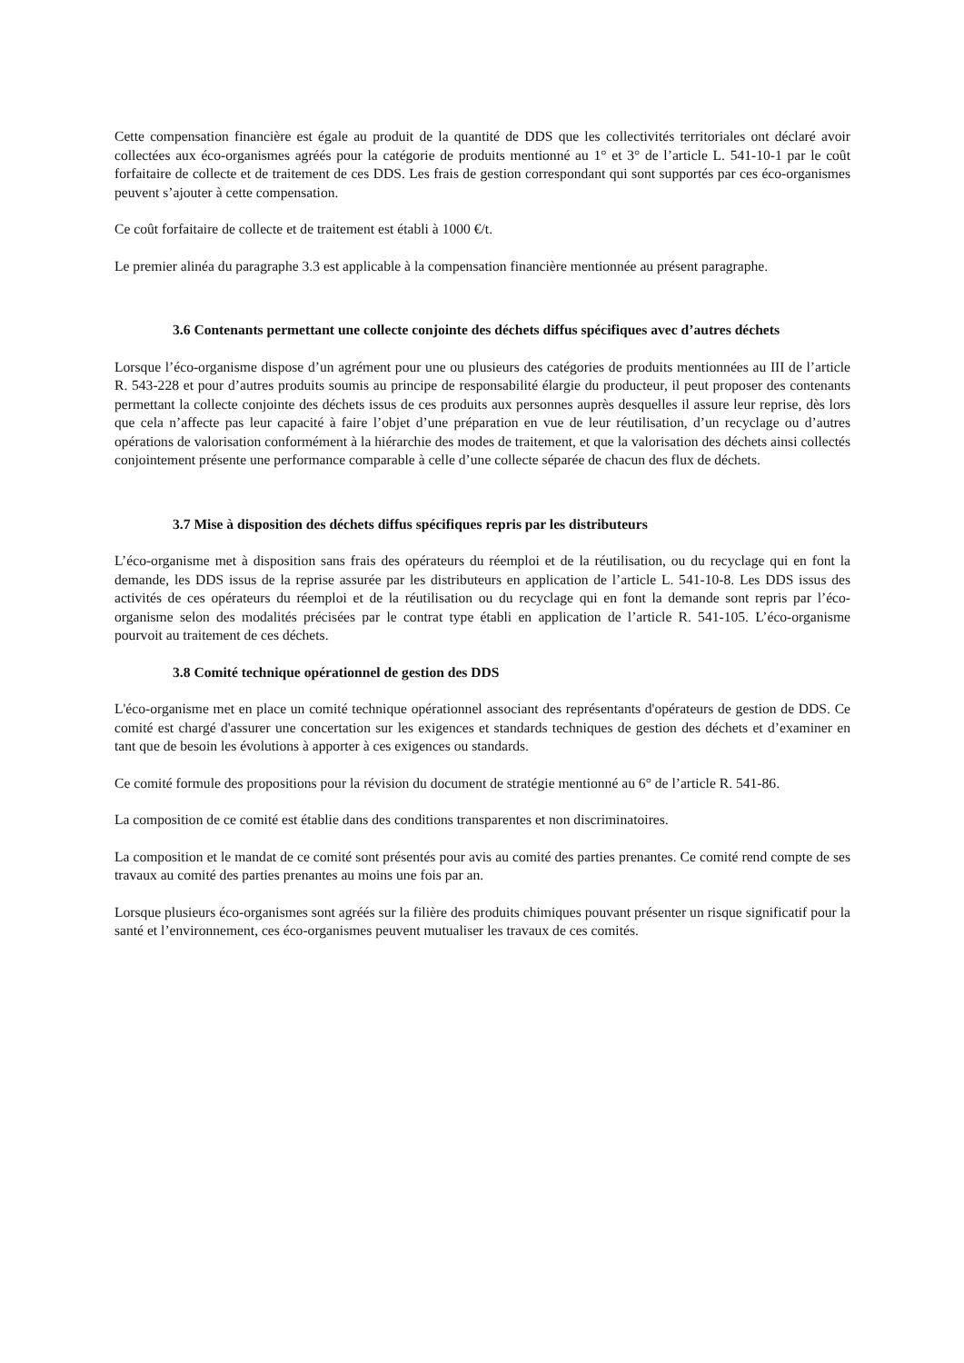Cette compensation financière est égale au produit de la quantité de DDS que les collectivités territoriales ont déclaré avoir collectées aux éco-organismes agréés pour la catégorie de produits mentionné au 1° et 3° de l’article L. 541-10-1 par le coût forfaitaire de collecte et de traitement de ces DDS. Les frais de gestion correspondant qui sont supportés par ces éco-organismes peuvent s’ajouter à cette compensation.
Ce coût forfaitaire de collecte et de traitement est établi à 1000 €/t.
Le premier alinéa du paragraphe 3.3 est applicable à la compensation financière mentionnée au présent paragraphe.
3.6 Contenants permettant une collecte conjointe des déchets diffus spécifiques avec d’autres déchets
Lorsque l’éco-organisme dispose d’un agrément pour une ou plusieurs des catégories de produits mentionnées au III de l’article R. 543-228 et pour d’autres produits soumis au principe de responsabilité élargie du producteur, il peut proposer des contenants permettant la collecte conjointe des déchets issus de ces produits aux personnes auprès desquelles il assure leur reprise, dès lors que cela n’affecte pas leur capacité à faire l’objet d’une préparation en vue de leur réutilisation, d’un recyclage ou d’autres opérations de valorisation conformément à la hiérarchie des modes de traitement, et que la valorisation des déchets ainsi collectés conjointement présente une performance comparable à celle d’une collecte séparée de chacun des flux de déchets.
3.7 Mise à disposition des déchets diffus spécifiques repris par les distributeurs
L’éco-organisme met à disposition sans frais des opérateurs du réemploi et de la réutilisation, ou du recyclage qui en font la demande, les DDS issus de la reprise assurée par les distributeurs en application de l’article L. 541-10-8. Les DDS issus des activités de ces opérateurs du réemploi et de la réutilisation ou du recyclage qui en font la demande sont repris par l’éco-organisme selon des modalités précisées par le contrat type établi en application de l’article R. 541-105. L’éco-organisme pourvoit au traitement de ces déchets.
3.8 Comité technique opérationnel de gestion des DDS
L'éco-organisme met en place un comité technique opérationnel associant des représentants d'opérateurs de gestion de DDS. Ce comité est chargé d'assurer une concertation sur les exigences et standards techniques de gestion des déchets et d’examiner en tant que de besoin les évolutions à apporter à ces exigences ou standards.
Ce comité formule des propositions pour la révision du document de stratégie mentionné au 6° de l’article R. 541-86.
La composition de ce comité est établie dans des conditions transparentes et non discriminatoires.
La composition et le mandat de ce comité sont présentés pour avis au comité des parties prenantes. Ce comité rend compte de ses travaux au comité des parties prenantes au moins une fois par an.
Lorsque plusieurs éco-organismes sont agréés sur la filière des produits chimiques pouvant présenter un risque significatif pour la santé et l’environnement, ces éco-organismes peuvent mutualiser les travaux de ces comités.